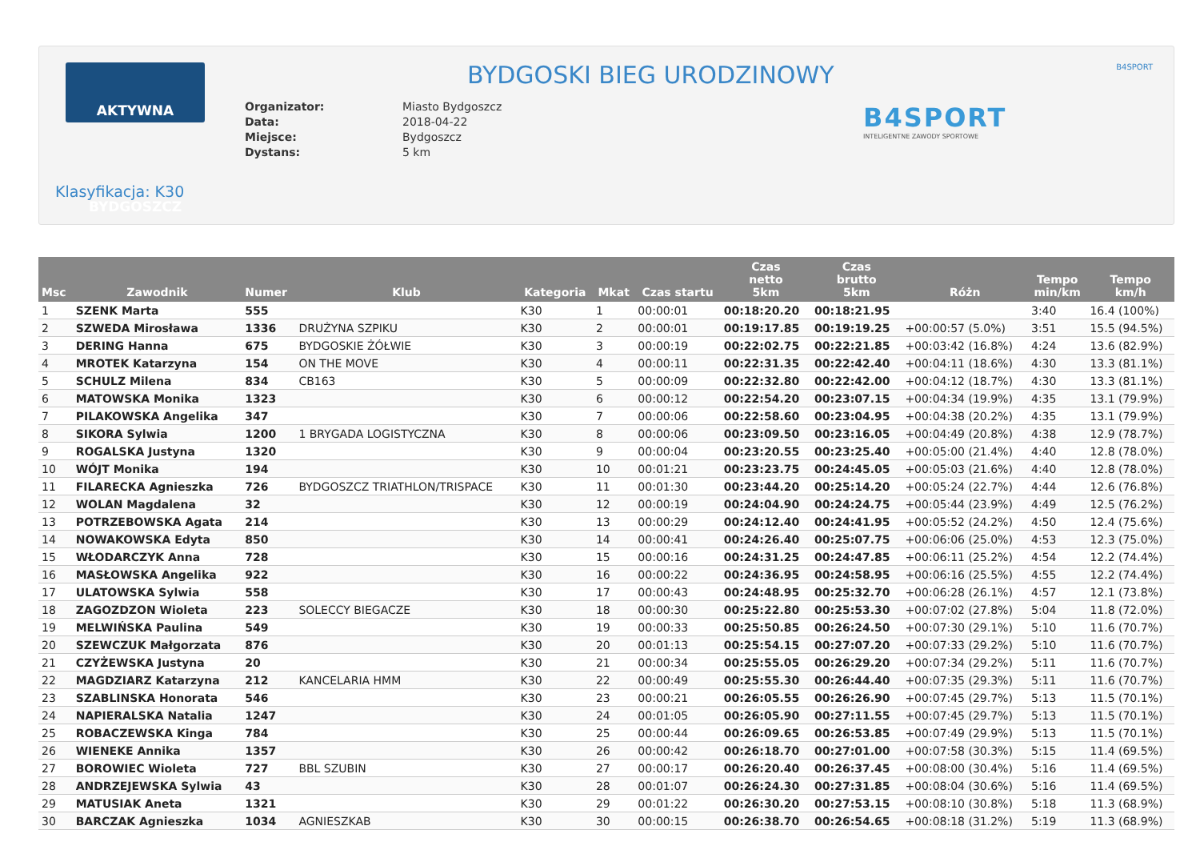AKTYWNA BYDGOSZCZ BYDGOSKI BIEG URODZINOWY B4SPORT
| Organizator: | Miasto Bydgoszcz |
| Data: | 2018-04-22 |
| Miejsce: | Bydgoszcz |
| Dystans: | 5 km |
B4SPORT
INTELIGENTNE ZAWODY SPORTOWE
Klasyfikacja: K30
| Msc | Zawodnik | Numer | Klub | Kategoria | Mkat | Czas startu | Czas netto 5km | Czas brutto 5km | Różn | Tempo min/km | Tempo km/h |
| --- | --- | --- | --- | --- | --- | --- | --- | --- | --- | --- | --- |
| 1 | SZENK Marta | 555 | | K30 | 1 | 00:00:01 | 00:18:20.20 | 00:18:21.95 | | 3:40 | 16.4 (100%) |
| 2 | SZWEDA Mirosława | 1336 | DRUŻYNA SZPIKU | K30 | 2 | 00:00:01 | 00:19:17.85 | 00:19:19.25 | +00:00:57 (5.0%) | 3:51 | 15.5 (94.5%) |
| 3 | DERING Hanna | 675 | BYDGOSKIE ŻÓŁWIE | K30 | 3 | 00:00:19 | 00:22:02.75 | 00:22:21.85 | +00:03:42 (16.8%) | 4:24 | 13.6 (82.9%) |
| 4 | MROTEK Katarzyna | 154 | ON THE MOVE | K30 | 4 | 00:00:11 | 00:22:31.35 | 00:22:42.40 | +00:04:11 (18.6%) | 4:30 | 13.3 (81.1%) |
| 5 | SCHULZ Milena | 834 | CB163 | K30 | 5 | 00:00:09 | 00:22:32.80 | 00:22:42.00 | +00:04:12 (18.7%) | 4:30 | 13.3 (81.1%) |
| 6 | MATOWSKA Monika | 1323 | | K30 | 6 | 00:00:12 | 00:22:54.20 | 00:23:07.15 | +00:04:34 (19.9%) | 4:35 | 13.1 (79.9%) |
| 7 | PILAKOWSKA Angelika | 347 | | K30 | 7 | 00:00:06 | 00:22:58.60 | 00:23:04.95 | +00:04:38 (20.2%) | 4:35 | 13.1 (79.9%) |
| 8 | SIKORA Sylwia | 1200 | 1 BRYGADA LOGISTYCZNA | K30 | 8 | 00:00:06 | 00:23:09.50 | 00:23:16.05 | +00:04:49 (20.8%) | 4:38 | 12.9 (78.7%) |
| 9 | ROGALSKA Justyna | 1320 | | K30 | 9 | 00:00:04 | 00:23:20.55 | 00:23:25.40 | +00:05:00 (21.4%) | 4:40 | 12.8 (78.0%) |
| 10 | WÓJT Monika | 194 | | K30 | 10 | 00:01:21 | 00:23:23.75 | 00:24:45.05 | +00:05:03 (21.6%) | 4:40 | 12.8 (78.0%) |
| 11 | FILARECKA Agnieszka | 726 | BYDGOSZCZ TRIATHLON/TRISPACE | K30 | 11 | 00:01:30 | 00:23:44.20 | 00:25:14.20 | +00:05:24 (22.7%) | 4:44 | 12.6 (76.8%) |
| 12 | WOLAN Magdalena | 32 | | K30 | 12 | 00:00:19 | 00:24:04.90 | 00:24:24.75 | +00:05:44 (23.9%) | 4:49 | 12.5 (76.2%) |
| 13 | POTRZEBOWSKA Agata | 214 | | K30 | 13 | 00:00:29 | 00:24:12.40 | 00:24:41.95 | +00:05:52 (24.2%) | 4:50 | 12.4 (75.6%) |
| 14 | NOWAKOWSKA Edyta | 850 | | K30 | 14 | 00:00:41 | 00:24:26.40 | 00:25:07.75 | +00:06:06 (25.0%) | 4:53 | 12.3 (75.0%) |
| 15 | WŁODARCZYK Anna | 728 | | K30 | 15 | 00:00:16 | 00:24:31.25 | 00:24:47.85 | +00:06:11 (25.2%) | 4:54 | 12.2 (74.4%) |
| 16 | MASŁOWSKA Angelika | 922 | | K30 | 16 | 00:00:22 | 00:24:36.95 | 00:24:58.95 | +00:06:16 (25.5%) | 4:55 | 12.2 (74.4%) |
| 17 | ULATOWSKA Sylwia | 558 | | K30 | 17 | 00:00:43 | 00:24:48.95 | 00:25:32.70 | +00:06:28 (26.1%) | 4:57 | 12.1 (73.8%) |
| 18 | ZAGOZDZON Wioleta | 223 | SOLECCY BIEGACZE | K30 | 18 | 00:00:30 | 00:25:22.80 | 00:25:53.30 | +00:07:02 (27.8%) | 5:04 | 11.8 (72.0%) |
| 19 | MELWIŃSKA Paulina | 549 | | K30 | 19 | 00:00:33 | 00:25:50.85 | 00:26:24.50 | +00:07:30 (29.1%) | 5:10 | 11.6 (70.7%) |
| 20 | SZEWCZUK Małgorzata | 876 | | K30 | 20 | 00:01:13 | 00:25:54.15 | 00:27:07.20 | +00:07:33 (29.2%) | 5:10 | 11.6 (70.7%) |
| 21 | CZYŻEWSKA Justyna | 20 | | K30 | 21 | 00:00:34 | 00:25:55.05 | 00:26:29.20 | +00:07:34 (29.2%) | 5:11 | 11.6 (70.7%) |
| 22 | MAGDZIARZ Katarzyna | 212 | KANCELARIA HMM | K30 | 22 | 00:00:49 | 00:25:55.30 | 00:26:44.40 | +00:07:35 (29.3%) | 5:11 | 11.6 (70.7%) |
| 23 | SZABLINSKA Honorata | 546 | | K30 | 23 | 00:00:21 | 00:26:05.55 | 00:26:26.90 | +00:07:45 (29.7%) | 5:13 | 11.5 (70.1%) |
| 24 | NAPIERALSKA Natalia | 1247 | | K30 | 24 | 00:01:05 | 00:26:05.90 | 00:27:11.55 | +00:07:45 (29.7%) | 5:13 | 11.5 (70.1%) |
| 25 | ROBACZEWSKA Kinga | 784 | | K30 | 25 | 00:00:44 | 00:26:09.65 | 00:26:53.85 | +00:07:49 (29.9%) | 5:13 | 11.5 (70.1%) |
| 26 | WIENEKE Annika | 1357 | | K30 | 26 | 00:00:42 | 00:26:18.70 | 00:27:01.00 | +00:07:58 (30.3%) | 5:15 | 11.4 (69.5%) |
| 27 | BOROWIEC Wioleta | 727 | BBL SZUBIN | K30 | 27 | 00:00:17 | 00:26:20.40 | 00:26:37.45 | +00:08:00 (30.4%) | 5:16 | 11.4 (69.5%) |
| 28 | ANDRZEJEWSKA Sylwia | 43 | | K30 | 28 | 00:01:07 | 00:26:24.30 | 00:27:31.85 | +00:08:04 (30.6%) | 5:16 | 11.4 (69.5%) |
| 29 | MATUSIAK Aneta | 1321 | | K30 | 29 | 00:01:22 | 00:26:30.20 | 00:27:53.15 | +00:08:10 (30.8%) | 5:18 | 11.3 (68.9%) |
| 30 | BARCZAK Agnieszka | 1034 | AGNIESZKAB | K30 | 30 | 00:00:15 | 00:26:38.70 | 00:26:54.65 | +00:08:18 (31.2%) | 5:19 | 11.3 (68.9%) |